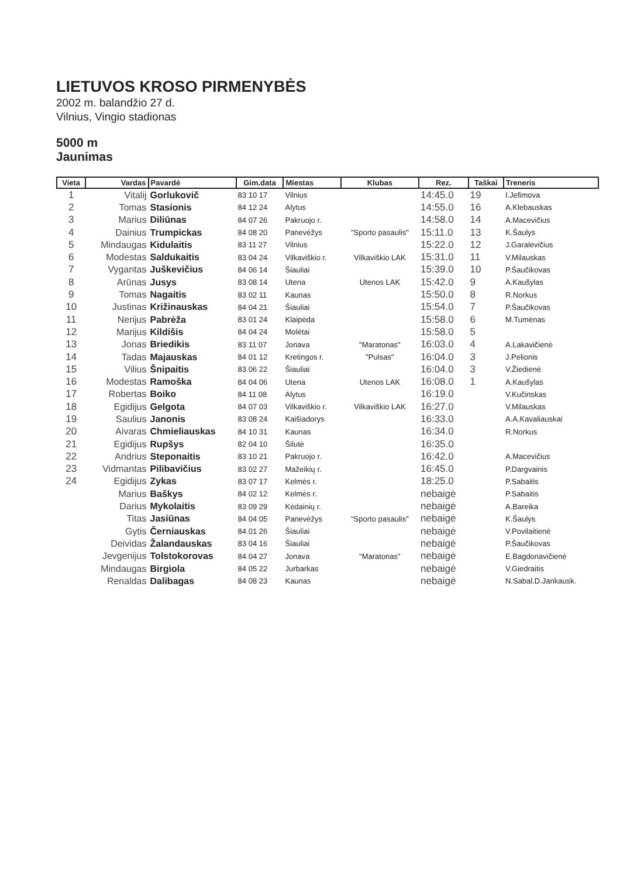LIETUVOS KROSO PIRMENYBĖS
2002 m. balandžio 27 d.
Vilnius, Vingio stadionas
5000 m
Jaunimas
| Vieta | Vardas | Pavardė | Gim.data | Miestas | Klubas | Rez. | Taškai | Treneris |
| --- | --- | --- | --- | --- | --- | --- | --- | --- |
| 1 | Vitalij | Gorlukovič | 83 10 17 | Vilnius | | 14:45.0 | 19 | I.Jefimova |
| 2 | Tomas | Stasionis | 84 12 24 | Alytus | | 14:55.0 | 16 | A.Klebauskas |
| 3 | Marius | Diliūnas | 84 07 26 | Pakruojo r. | | 14:58.0 | 14 | A.Macevičius |
| 4 | Dainius | Trumpickas | 84 08 20 | Panevėžys | "Sporto pasaulis" | 15:11.0 | 13 | K.Šaulys |
| 5 | Mindaugas | Kidulaitis | 83 11 27 | Vilnius | | 15:22.0 | 12 | J.Garalevičius |
| 6 | Modestas | Saldukaitis | 83 04 24 | Vilkaviškio r. | Vilkaviškio LAK | 15:31.0 | 11 | V.Milauskas |
| 7 | Vygantas | Juškevičius | 84 06 14 | Šiauliai | | 15:39.0 | 10 | P.Šaučikovas |
| 8 | Arūnas | Jusys | 83 08 14 | Utena | Utenos LAK | 15:42.0 | 9 | A.Kaušylas |
| 9 | Tomas | Nagaitis | 83 02 11 | Kaunas | | 15:50.0 | 8 | R.Norkus |
| 10 | Justinas | Križinauskas | 84 04 21 | Šiauliai | | 15:54.0 | 7 | P.Šaučikovas |
| 11 | Nerijus | Pabrėža | 83 01 24 | Klaipėda | | 15:58.0 | 6 | M.Tumėnas |
| 12 | Marijus | Kildišis | 84 04 24 | Molėtai | | 15:58.0 | 5 | |
| 13 | Jonas | Briedikis | 83 11 07 | Jonava | "Maratonas" | 16:03.0 | 4 | A.Lakavičienė |
| 14 | Tadas | Majauskas | 84 01 12 | Kretingos r. | "Pulsas" | 16:04.0 | 3 | J.Pelionis |
| 15 | Vilius | Šnipaitis | 83 06 22 | Šiauliai | | 16:04.0 | 3 | V.Žiedienė |
| 16 | Modestas | Ramoška | 84 04 06 | Utena | Utenos LAK | 16:08.0 | 1 | A.Kaušylas |
| 17 | Robertas | Boiko | 84 11 08 | Alytus | | 16:19.0 | | V.Kučinskas |
| 18 | Egidijus | Gelgota | 84 07 03 | Vilkaviškio r. | Vilkaviškio LAK | 16:27.0 | | V.Milauskas |
| 19 | Saulius | Janonis | 83 08 24 | Kaišiadorys | | 16:33.0 | | A.A.Kavaliauskai |
| 20 | Aivaras | Chmieliauskas | 84 10 31 | Kaunas | | 16:34.0 | | R.Norkus |
| 21 | Egidijus | Rupšys | 82 04 10 | Šilutė | | 16:35.0 | | |
| 22 | Andrius | Steponaitis | 83 10 21 | Pakruojo r. | | 16:42.0 | | A.Macevičius |
| 23 | Vidmantas | Pilibavičius | 83 02 27 | Mažeikių r. | | 16:45.0 | | P.Dargvainis |
| 24 | Egidijus | Zykas | 83 07 17 | Kelmės r. | | 18:25.0 | | P.Sabaitis |
| | Marius | Baškys | 84 02 12 | Kelmės r. | | nebaigė | | P.Sabaitis |
| | Darius | Mykolaitis | 83 09 29 | Kėdainių r. | | nebaigė | | A.Bareika |
| | Titas | Jasiūnas | 84 04 05 | Panevėžys | "Sporto pasaulis" | nebaigė | | K.Šaulys |
| | Gytis | Černiauskas | 84 01 26 | Šiauliai | | nebaigė | | V.Povilaitienė |
| | Deividas | Žalandauskas | 83 04 16 | Šiauliai | | nebaigė | | P.Šaučikovas |
| | Jevgenijus | Tolstokorovas | 84 04 27 | Jonava | "Maratonas" | nebaigė | | E.Bagdonavičienė |
| | Mindaugas | Birgiola | 84 05 22 | Jurbarkas | | nebaigė | | V.Giedraitis |
| | Renaldas | Dalibagas | 84 08 23 | Kaunas | | nebaigė | | N.Sabal.D.Jankausk. |